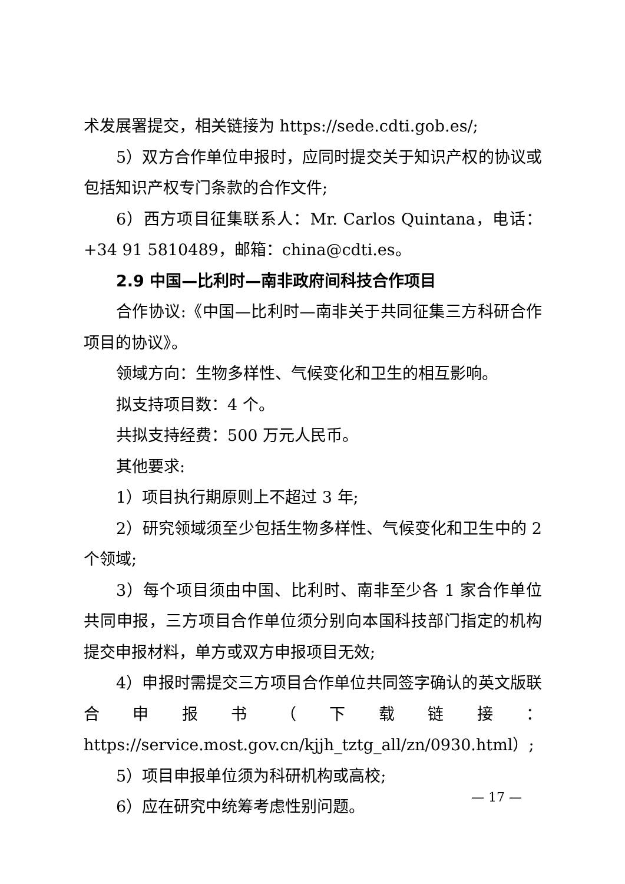术发展署提交，相关链接为 https://sede.cdti.gob.es/;
5）双方合作单位申报时，应同时提交关于知识产权的协议或包括知识产权专门条款的合作文件;
6）西方项目征集联系人：Mr. Carlos Quintana，电话：+34 91 5810489，邮箱：china@cdti.es。
2.9 中国—比利时—南非政府间科技合作项目
合作协议:《中国—比利时—南非关于共同征集三方科研合作项目的协议》。
领域方向：生物多样性、气候变化和卫生的相互影响。
拟支持项目数：4 个。
共拟支持经费：500 万元人民币。
其他要求:
1）项目执行期原则上不超过 3 年;
2）研究领域须至少包括生物多样性、气候变化和卫生中的 2 个领域;
3）每个项目须由中国、比利时、南非至少各 1 家合作单位共同申报，三方项目合作单位须分别向本国科技部门指定的机构提交申报材料，单方或双方申报项目无效;
4）申报时需提交三方项目合作单位共同签字确认的英文版联合申报书（下载链接：https://service.most.gov.cn/kjjh_tztg_all/zn/0930.html）;
5）项目申报单位须为科研机构或高校;
6）应在研究中统筹考虑性别问题。
— 17 —